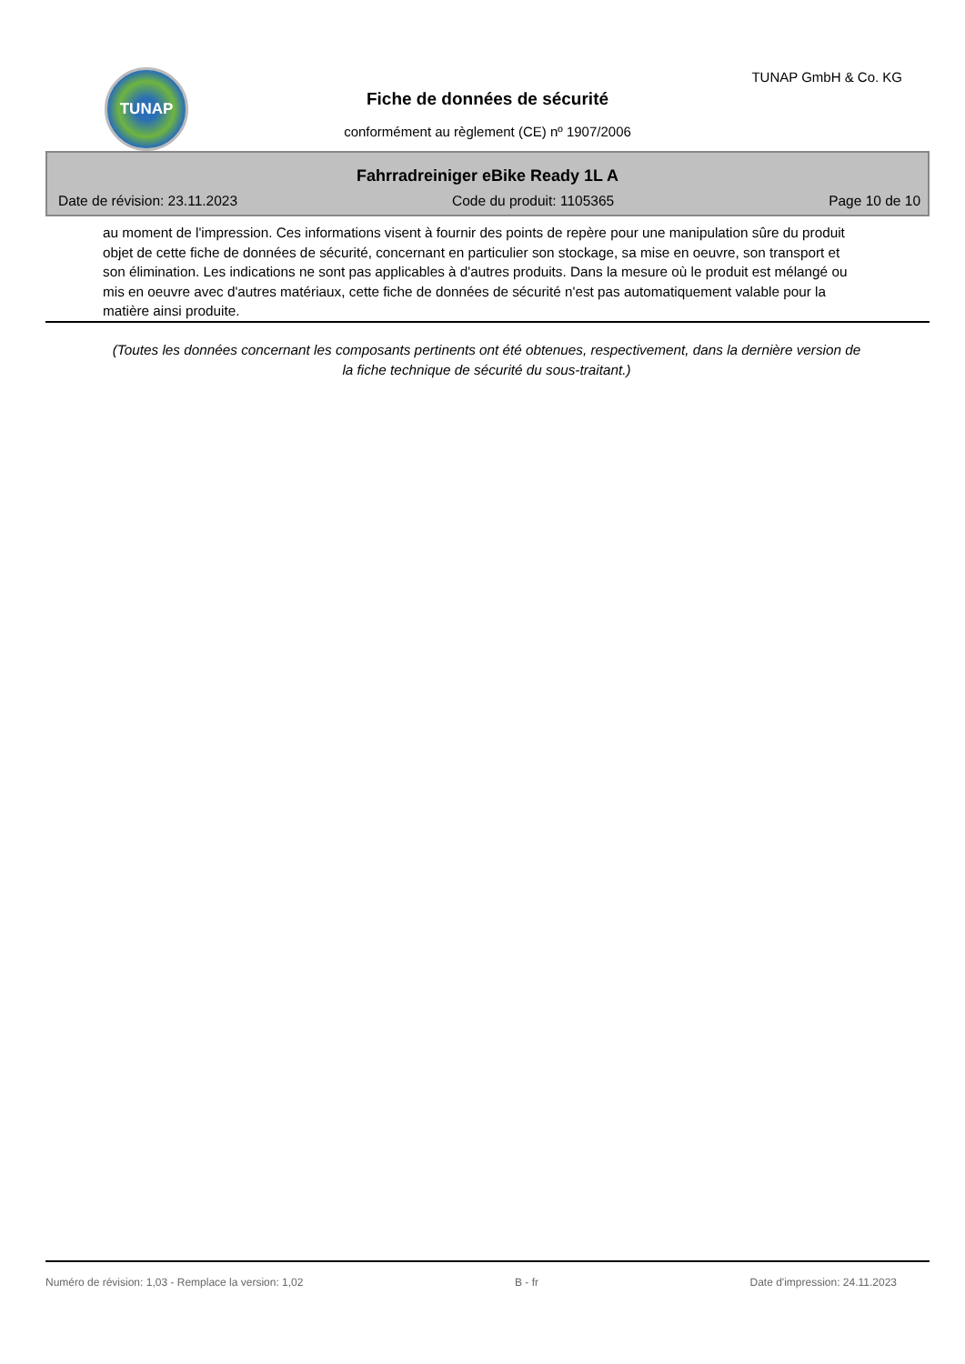TUNAP TUNAP GmbH & Co. KG
Fiche de données de sécurité
conformément au règlement (CE) nº 1907/2006
Fahrradreiniger eBike Ready 1L A
Date de révision: 23.11.2023 Code du produit: 1105365 Page 10 de 10
au moment de l'impression. Ces informations visent à fournir des points de repère pour une manipulation sûre du produit objet de cette fiche de données de sécurité, concernant en particulier son stockage, sa mise en oeuvre, son transport et son élimination. Les indications ne sont pas applicables à d'autres produits. Dans la mesure où le produit est mélangé ou mis en oeuvre avec d'autres matériaux, cette fiche de données de sécurité n'est pas automatiquement valable pour la matière ainsi produite.
(Toutes les données concernant les composants pertinents ont été obtenues, respectivement, dans la dernière version de la fiche technique de sécurité du sous-traitant.)
Numéro de révision: 1,03 - Remplace la version: 1,02 B - fr Date d'impression: 24.11.2023